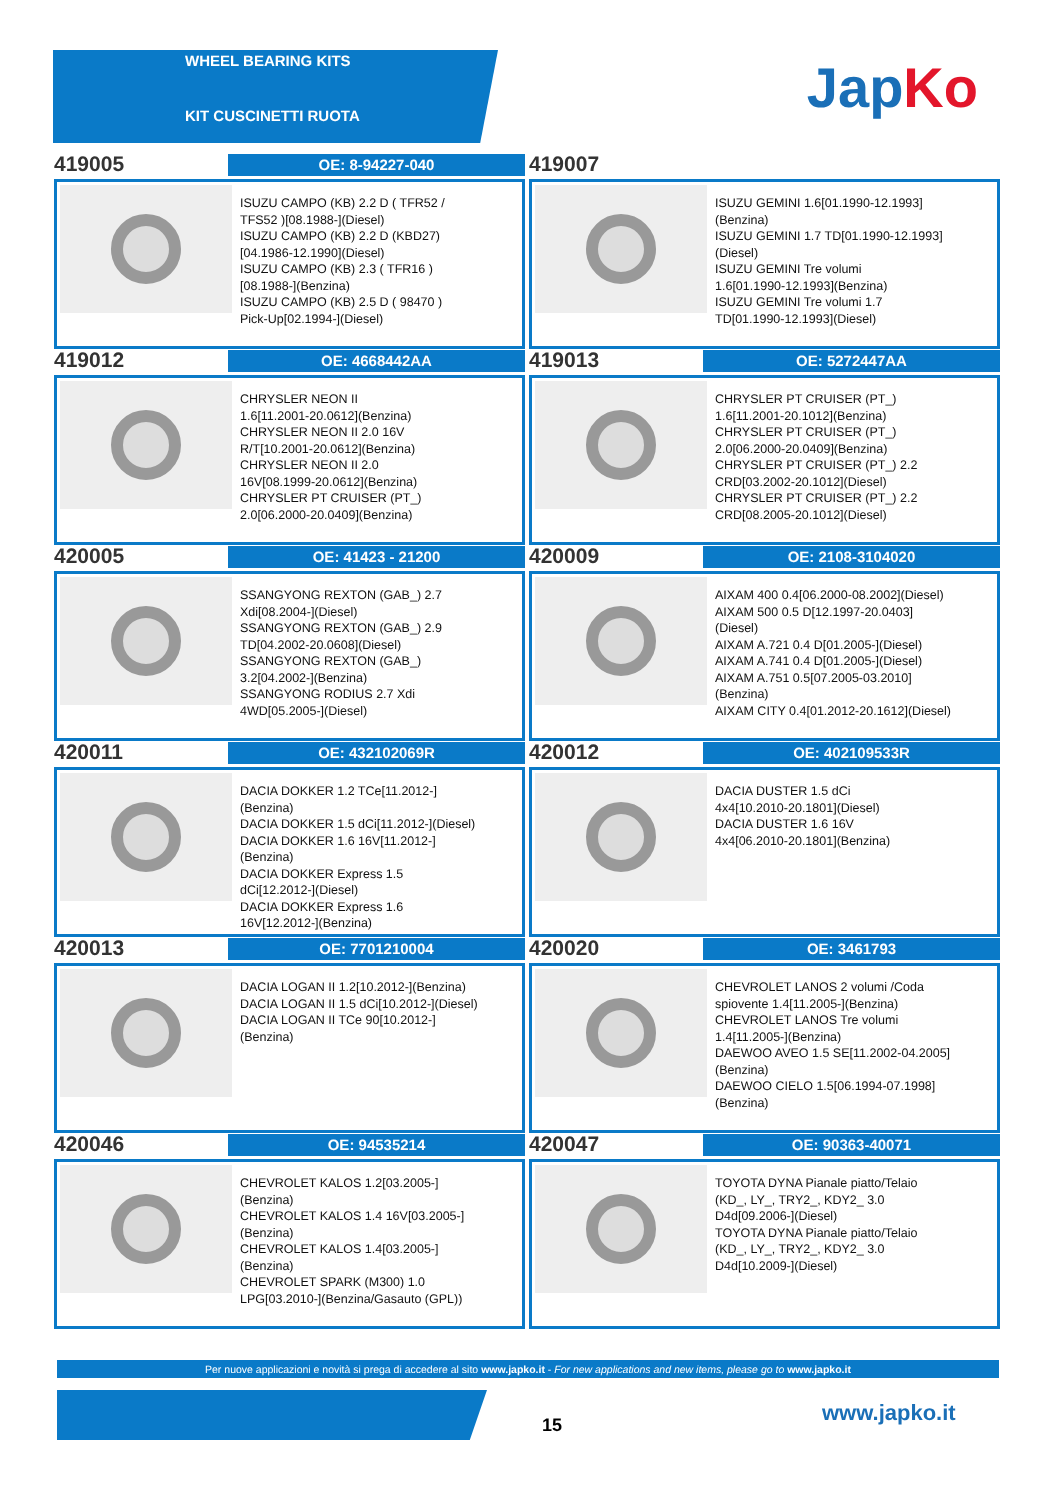WHEEL BEARING KITS
KIT CUSCINETTI RUOTA
Jap Ko
419005
OE: 8-94227-040
ISUZU CAMPO (KB) 2.2 D ( TFR52 /
TFS52 )[08.1988-](Diesel)
ISUZU CAMPO (KB) 2.2 D (KBD27)
[04.1986-12.1990](Diesel)
ISUZU CAMPO (KB) 2.3 ( TFR16 )
[08.1988-](Benzina)
ISUZU CAMPO (KB) 2.5 D ( 98470 )
Pick-Up[02.1994-](Diesel)
419007
ISUZU GEMINI 1.6[01.1990-12.1993]
(Benzina)
ISUZU GEMINI 1.7 TD[01.1990-12.1993]
(Diesel)
ISUZU GEMINI Tre volumi
1.6[01.1990-12.1993](Benzina)
ISUZU GEMINI Tre volumi 1.7
TD[01.1990-12.1993](Diesel)
419012
OE: 4668442AA
CHRYSLER NEON II
1.6[11.2001-20.0612](Benzina)
CHRYSLER NEON II 2.0 16V
R/T[10.2001-20.0612](Benzina)
CHRYSLER NEON II 2.0
16V[08.1999-20.0612](Benzina)
CHRYSLER PT CRUISER (PT_)
2.0[06.2000-20.0409](Benzina)
419013
OE: 5272447AA
CHRYSLER PT CRUISER (PT_)
1.6[11.2001-20.1012](Benzina)
CHRYSLER PT CRUISER (PT_)
2.0[06.2000-20.0409](Benzina)
CHRYSLER PT CRUISER (PT_) 2.2
CRD[03.2002-20.1012](Diesel)
CHRYSLER PT CRUISER (PT_) 2.2
CRD[08.2005-20.1012](Diesel)
420005
OE: 41423 - 21200
SSANGYONG REXTON (GAB_) 2.7
Xdi[08.2004-](Diesel)
SSANGYONG REXTON (GAB_) 2.9
TD[04.2002-20.0608](Diesel)
SSANGYONG REXTON (GAB_)
3.2[04.2002-](Benzina)
SSANGYONG RODIUS 2.7 Xdi
4WD[05.2005-](Diesel)
420009
OE: 2108-3104020
AIXAM 400 0.4[06.2000-08.2002](Diesel)
AIXAM 500 0.5 D[12.1997-20.0403]
(Diesel)
AIXAM A.721 0.4 D[01.2005-](Diesel)
AIXAM A.741 0.4 D[01.2005-](Diesel)
AIXAM A.751 0.5[07.2005-03.2010]
(Benzina)
AIXAM CITY 0.4[01.2012-20.1612](Diesel)
420011
OE: 432102069R
DACIA DOKKER 1.2 TCe[11.2012-]
(Benzina)
DACIA DOKKER 1.5 dCi[11.2012-](Diesel)
DACIA DOKKER 1.6 16V[11.2012-]
(Benzina)
DACIA DOKKER Express 1.5
dCi[12.2012-](Diesel)
DACIA DOKKER Express 1.6
16V[12.2012-](Benzina)
420012
OE: 402109533R
DACIA DUSTER 1.5 dCi
4x4[10.2010-20.1801](Diesel)
DACIA DUSTER 1.6 16V
4x4[06.2010-20.1801](Benzina)
420013
OE: 7701210004
DACIA LOGAN II 1.2[10.2012-](Benzina)
DACIA LOGAN II 1.5 dCi[10.2012-](Diesel)
DACIA LOGAN II TCe 90[10.2012-]
(Benzina)
420020
OE: 3461793
CHEVROLET LANOS 2 volumi /Coda
spiovente 1.4[11.2005-](Benzina)
CHEVROLET LANOS Tre volumi
1.4[11.2005-](Benzina)
DAEWOO AVEO 1.5 SE[11.2002-04.2005]
(Benzina)
DAEWOO CIELO 1.5[06.1994-07.1998]
(Benzina)
420046
OE: 94535214
CHEVROLET KALOS 1.2[03.2005-]
(Benzina)
CHEVROLET KALOS 1.4 16V[03.2005-]
(Benzina)
CHEVROLET KALOS 1.4[03.2005-]
(Benzina)
CHEVROLET SPARK (M300) 1.0
LPG[03.2010-](Benzina/Gasauto (GPL))
420047
OE: 90363-40071
TOYOTA DYNA Pianale piatto/Telaio
(KD_, LY_, TRY2_, KDY2_ 3.0
D4d[09.2006-](Diesel)
TOYOTA DYNA Pianale piatto/Telaio
(KD_, LY_, TRY2_, KDY2_ 3.0
D4d[10.2009-](Diesel)
Per nuove applicazioni e novità si prega di accedere al sito www.japko.it - For new applications and new items, please go to www.japko.it
15 www.japko.it